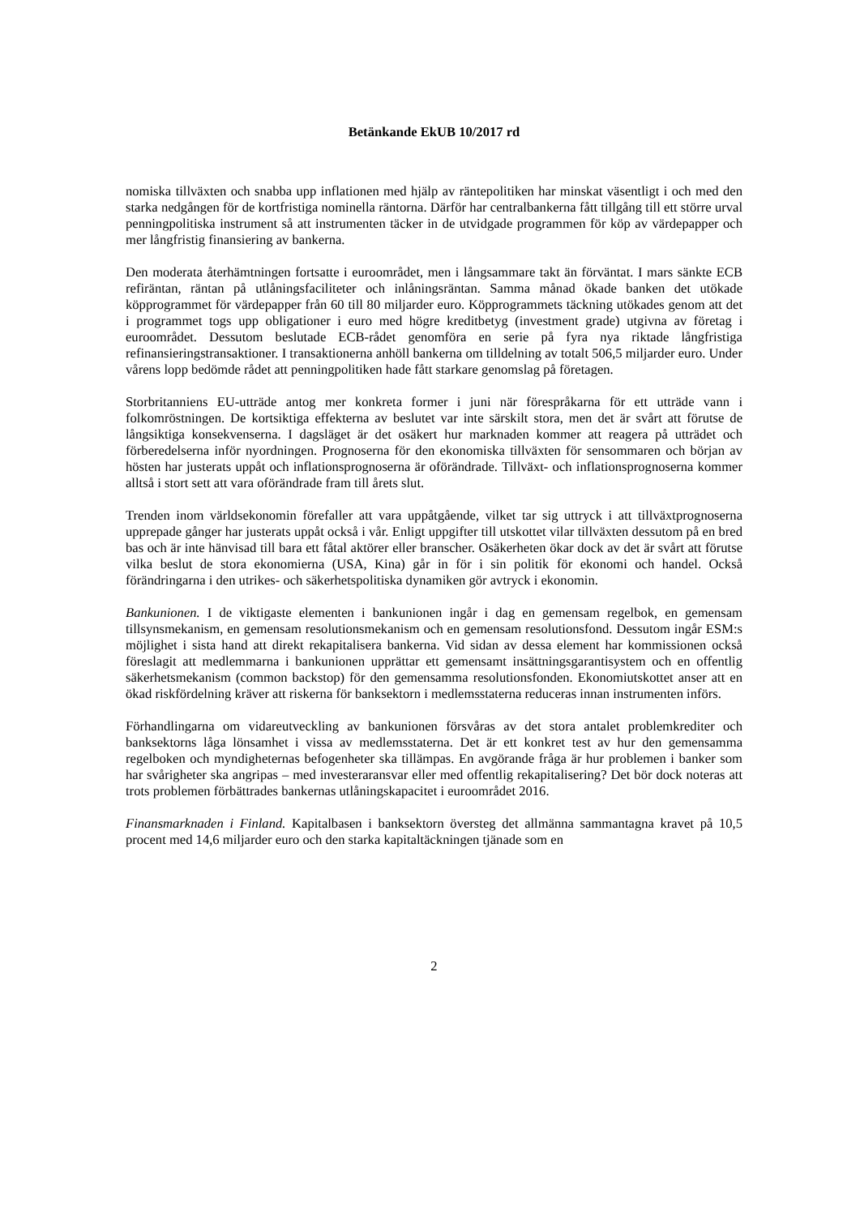Betänkande EkUB 10/2017 rd
nomiska tillväxten och snabba upp inflationen med hjälp av räntepolitiken har minskat väsentligt i och med den starka nedgången för de kortfristiga nominella räntorna. Därför har centralbankerna fått tillgång till ett större urval penningpolitiska instrument så att instrumenten täcker in de utvidgade programmen för köp av värdepapper och mer långfristig finansiering av bankerna.
Den moderata återhämtningen fortsatte i euroområdet, men i långsammare takt än förväntat. I mars sänkte ECB refiräntan, räntan på utlåningsfaciliteter och inlåningsräntan. Samma månad ökade banken det utökade köpprogrammet för värdepapper från 60 till 80 miljarder euro. Köpprogrammets täckning utökades genom att det i programmet togs upp obligationer i euro med högre kreditbetyg (investment grade) utgivna av företag i euroområdet. Dessutom beslutade ECB-rådet genomföra en serie på fyra nya riktade långfristiga refinansieringstransaktioner. I transaktionerna anhöll bankerna om tilldelning av totalt 506,5 miljarder euro. Under vårens lopp bedömde rådet att penningpolitiken hade fått starkare genomslag på företagen.
Storbritanniens EU-utträde antog mer konkreta former i juni när förespråkarna för ett utträde vann i folkomröstningen. De kortsiktiga effekterna av beslutet var inte särskilt stora, men det är svårt att förutse de långsiktiga konsekvenserna. I dagsläget är det osäkert hur marknaden kommer att reagera på utträdet och förberedelserna inför nyordningen. Prognoserna för den ekonomiska tillväxten för sensommaren och början av hösten har justerats uppåt och inflationsprognoserna är oförändrade. Tillväxt- och inflationsprognoserna kommer alltså i stort sett att vara oförändrade fram till årets slut.
Trenden inom världsekonomin förefaller att vara uppåtgående, vilket tar sig uttryck i att tillväxtprognoserna upprepade gånger har justerats uppåt också i vår. Enligt uppgifter till utskottet vilar tillväxten dessutom på en bred bas och är inte hänvisad till bara ett fåtal aktörer eller branscher. Osäkerheten ökar dock av det är svårt att förutse vilka beslut de stora ekonomierna (USA, Kina) går in för i sin politik för ekonomi och handel. Också förändringarna i den utrikes- och säkerhetspolitiska dynamiken gör avtryck i ekonomin.
Bankunionen. I de viktigaste elementen i bankunionen ingår i dag en gemensam regelbok, en gemensam tillsynsmekanism, en gemensam resolutionsmekanism och en gemensam resolutionsfond. Dessutom ingår ESM:s möjlighet i sista hand att direkt rekapitalisera bankerna. Vid sidan av dessa element har kommissionen också föreslagit att medlemmarna i bankunionen upprättar ett gemensamt insättningsgarantisystem och en offentlig säkerhetsmekanism (common backstop) för den gemensamma resolutionsfonden. Ekonomiutskottet anser att en ökad riskfördelning kräver att riskerna för banksektorn i medlemsstaterna reduceras innan instrumenten införs.
Förhandlingarna om vidareutveckling av bankunionen försvåras av det stora antalet problemkrediter och banksektorns låga lönsamhet i vissa av medlemsstaterna. Det är ett konkret test av hur den gemensamma regelboken och myndigheternas befogenheter ska tillämpas. En avgörande fråga är hur problemen i banker som har svårigheter ska angripas – med investeraransvar eller med offentlig rekapitalisering? Det bör dock noteras att trots problemen förbättrades bankernas utlåningskapacitet i euroområdet 2016.
Finansmarknaden i Finland. Kapitalbasen i banksektorn översteg det allmänna sammantagna kravet på 10,5 procent med 14,6 miljarder euro och den starka kapitaltäckningen tjänade som en
2